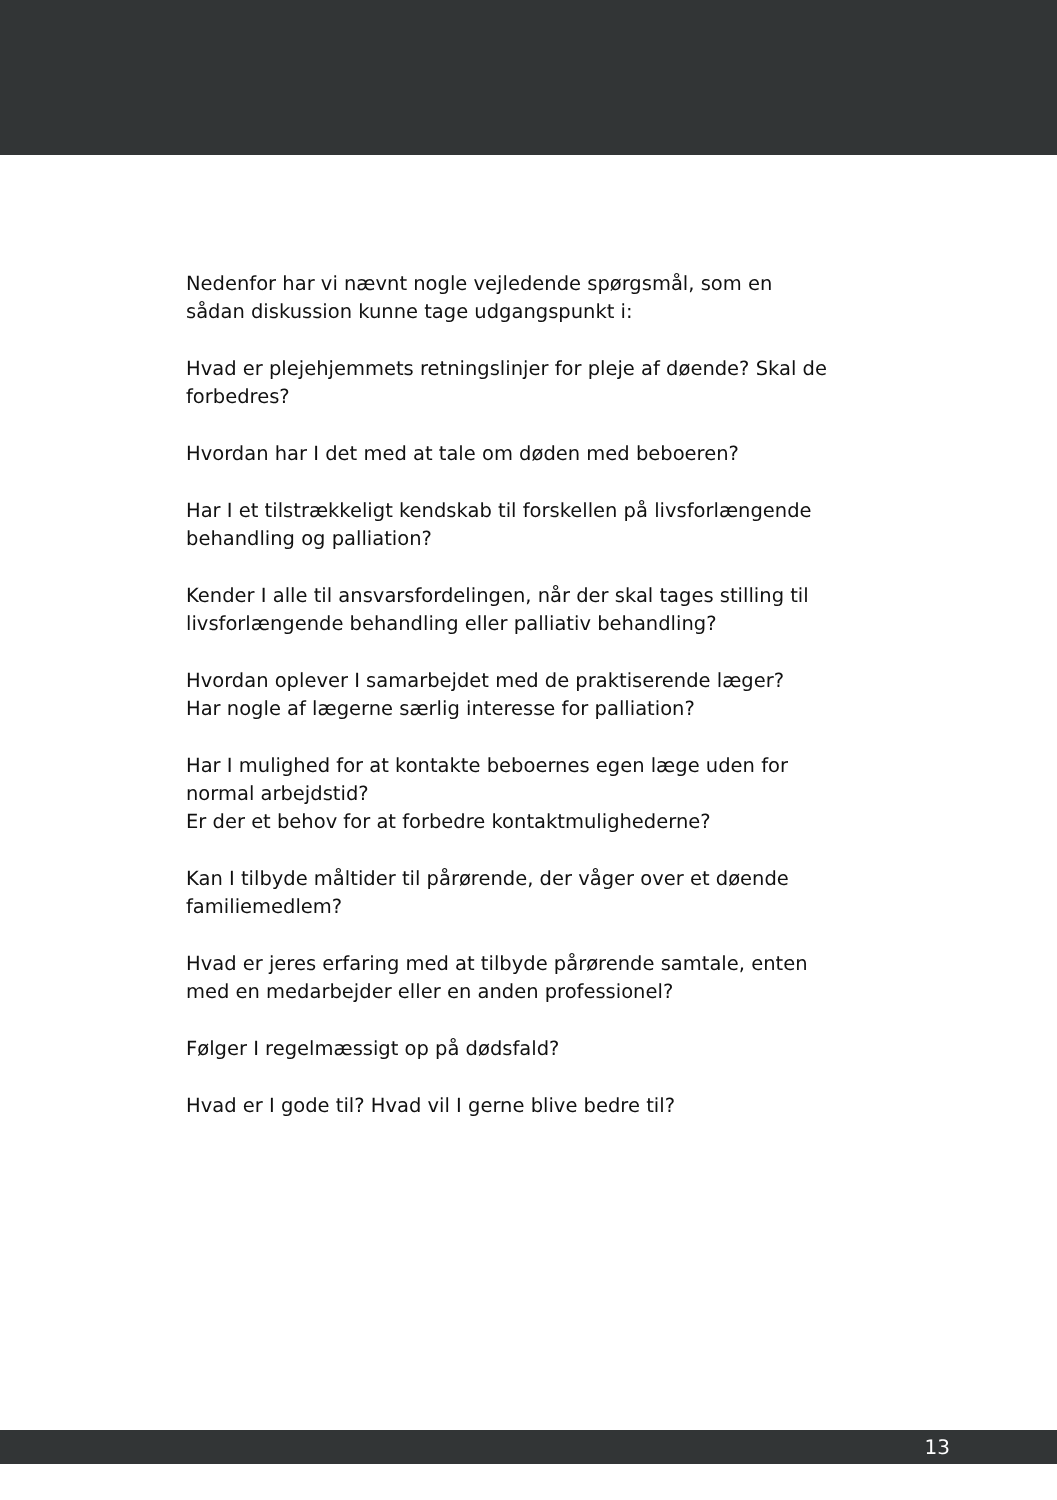Nedenfor har vi nævnt nogle vejledende spørgsmål, som en
sådan diskussion kunne tage udgangspunkt i:
Hvad er plejehjemmets retningslinjer for pleje af døende? Skal de
forbedres?
Hvordan har I det med at tale om døden med beboeren?
Har I et tilstrækkeligt kendskab til forskellen på livsforlængende
behandling og palliation?
Kender I alle til ansvarsfordelingen, når der skal tages stilling til
livsforlængende behandling eller palliativ behandling?
Hvordan oplever I samarbejdet med de praktiserende læger?
Har nogle af lægerne særlig interesse for palliation?
Har I mulighed for at kontakte beboernes egen læge uden for
normal arbejdstid?
Er der et behov for at forbedre kontaktmulighederne?
Kan I tilbyde måltider til pårørende, der våger over et døende
familiemedlem?
Hvad er jeres erfaring med at tilbyde pårørende samtale, enten
med en medarbejder eller en anden professionel?
Følger I regelmæssigt op på dødsfald?
Hvad er I gode til? Hvad vil I gerne blive bedre til?
13